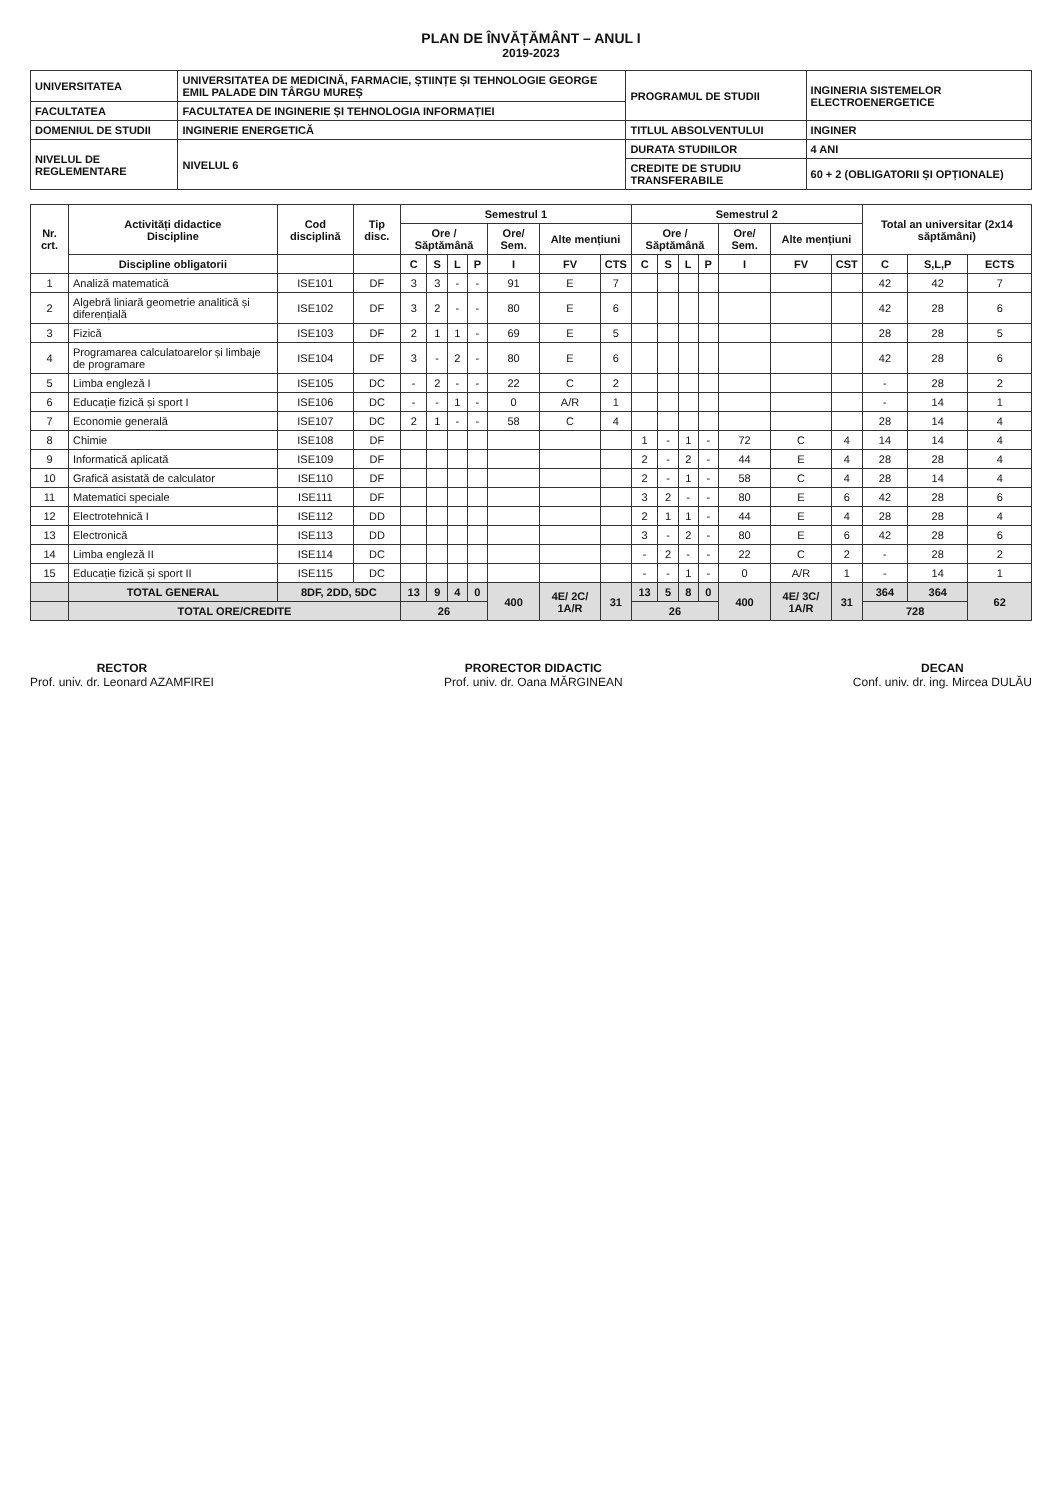PLAN DE ÎNVĂȚĂMÂNT – ANUL I
2019-2023
| UNIVERSITATEA | UNIVERSITATEA DE MEDICINĂ, FARMACIE, ȘTIINȚE ȘI TEHNOLOGIE GEORGE EMIL PALADE DIN TÂRGU MUREȘ | PROGRAMUL DE STUDII | INGINERIA SISTEMELOR ELECTROENERGETICE |
| FACULTATEA | FACULTATEA DE INGINERIE ȘI TEHNOLOGIA INFORMAȚIEI | | |
| DOMENIUL DE STUDII | INGINERIE ENERGETICĂ | TITLUL ABSOLVENTULUI | INGINER |
| NIVELUL DE REGLEMENTARE | NIVELUL 6 | DURATA STUDIILOR | 4 ANI |
| | | CREDITE DE STUDIU TRANSFERABILE | 60 + 2 (OBLIGATORII ȘI OPȚIONALE) |
| Nr. crt. | Activități didactice Discipline | Cod disciplină | Tip disc. | Semestrul 1 | | | | | | | Semestrul 2 | | | | | | | Total an universitar (2x14 săptămâni) | | |
| --- | --- | --- | --- | --- | --- | --- | --- | --- | --- | --- | --- | --- | --- | --- | --- | --- | --- | --- | --- | --- |
| | | | | Ore / Săptămână | | | | Ore/ Sem. | Alte mențiuni | | Ore / Săptămână | | | | Ore/ Sem. | Alte mențiuni | | | | |
| | Discipline obligatorii | | | C | S | L | P | I | FV | CTS | C | S | L | P | I | FV | CST | C | S,L,P | ECTS |
| 1 | Analiză matematică | ISE101 | DF | 3 | 3 | - | - | 91 | E | 7 | | | | | | | | 42 | 42 | 7 |
| 2 | Algebră liniară geometrie analitică și diferențială | ISE102 | DF | 3 | 2 | - | - | 80 | E | 6 | | | | | | | | 42 | 28 | 6 |
| 3 | Fizică | ISE103 | DF | 2 | 1 | 1 | - | 69 | E | 5 | | | | | | | | 28 | 28 | 5 |
| 4 | Programarea calculatoarelor și limbaje de programare | ISE104 | DF | 3 | - | 2 | - | 80 | E | 6 | | | | | | | | 42 | 28 | 6 |
| 5 | Limba engleză I | ISE105 | DC | - | 2 | - | - | 22 | C | 2 | | | | | | | | - | 28 | 2 |
| 6 | Educație fizică și sport I | ISE106 | DC | - | - | 1 | - | 0 | A/R | 1 | | | | | | | | - | 14 | 1 |
| 7 | Economie generală | ISE107 | DC | 2 | 1 | - | - | 58 | C | 4 | | | | | | | | 28 | 14 | 4 |
| 8 | Chimie | ISE108 | DF | | | | | | | | 1 | - | 1 | - | 72 | C | 4 | 14 | 14 | 4 |
| 9 | Informatică aplicată | ISE109 | DF | | | | | | | | 2 | - | 2 | - | 44 | E | 4 | 28 | 28 | 4 |
| 10 | Grafică asistată de calculator | ISE110 | DF | | | | | | | | 2 | - | 1 | - | 58 | C | 4 | 28 | 14 | 4 |
| 11 | Matematici speciale | ISE111 | DF | | | | | | | | 3 | 2 | - | - | 80 | E | 6 | 42 | 28 | 6 |
| 12 | Electrotehnică I | ISE112 | DD | | | | | | | | 2 | 1 | 1 | - | 44 | E | 4 | 28 | 28 | 4 |
| 13 | Electronică | ISE113 | DD | | | | | | | | 3 | - | 2 | - | 80 | E | 6 | 42 | 28 | 6 |
| 14 | Limba engleză II | ISE114 | DC | | | | | | | | - | 2 | - | - | 22 | C | 2 | - | 28 | 2 |
| 15 | Educație fizică și sport II | ISE115 | DC | | | | | | | | - | - | 1 | - | 0 | A/R | 1 | - | 14 | 1 |
| | TOTAL GENERAL | 8DF, 2DD, 5DC | | 13 | 9 | 4 | 0 | 400 | 4E/ 2C/ 1A/R | 31 | 13 | 5 | 8 | 0 | 400 | 4E/ 3C/ 1A/R | 31 | 364 | 364 | 62 |
| | TOTAL ORE/CREDITE | | | 26 | | | | | | | 26 | | | | | | | 728 | | |
RECTOR
Prof. univ. dr. Leonard AZAMFIREI
PRORECTOR DIDACTIC
Prof. univ. dr. Oana MĂRGINEAN
DECAN
Conf. univ. dr. ing. Mircea DULĂU